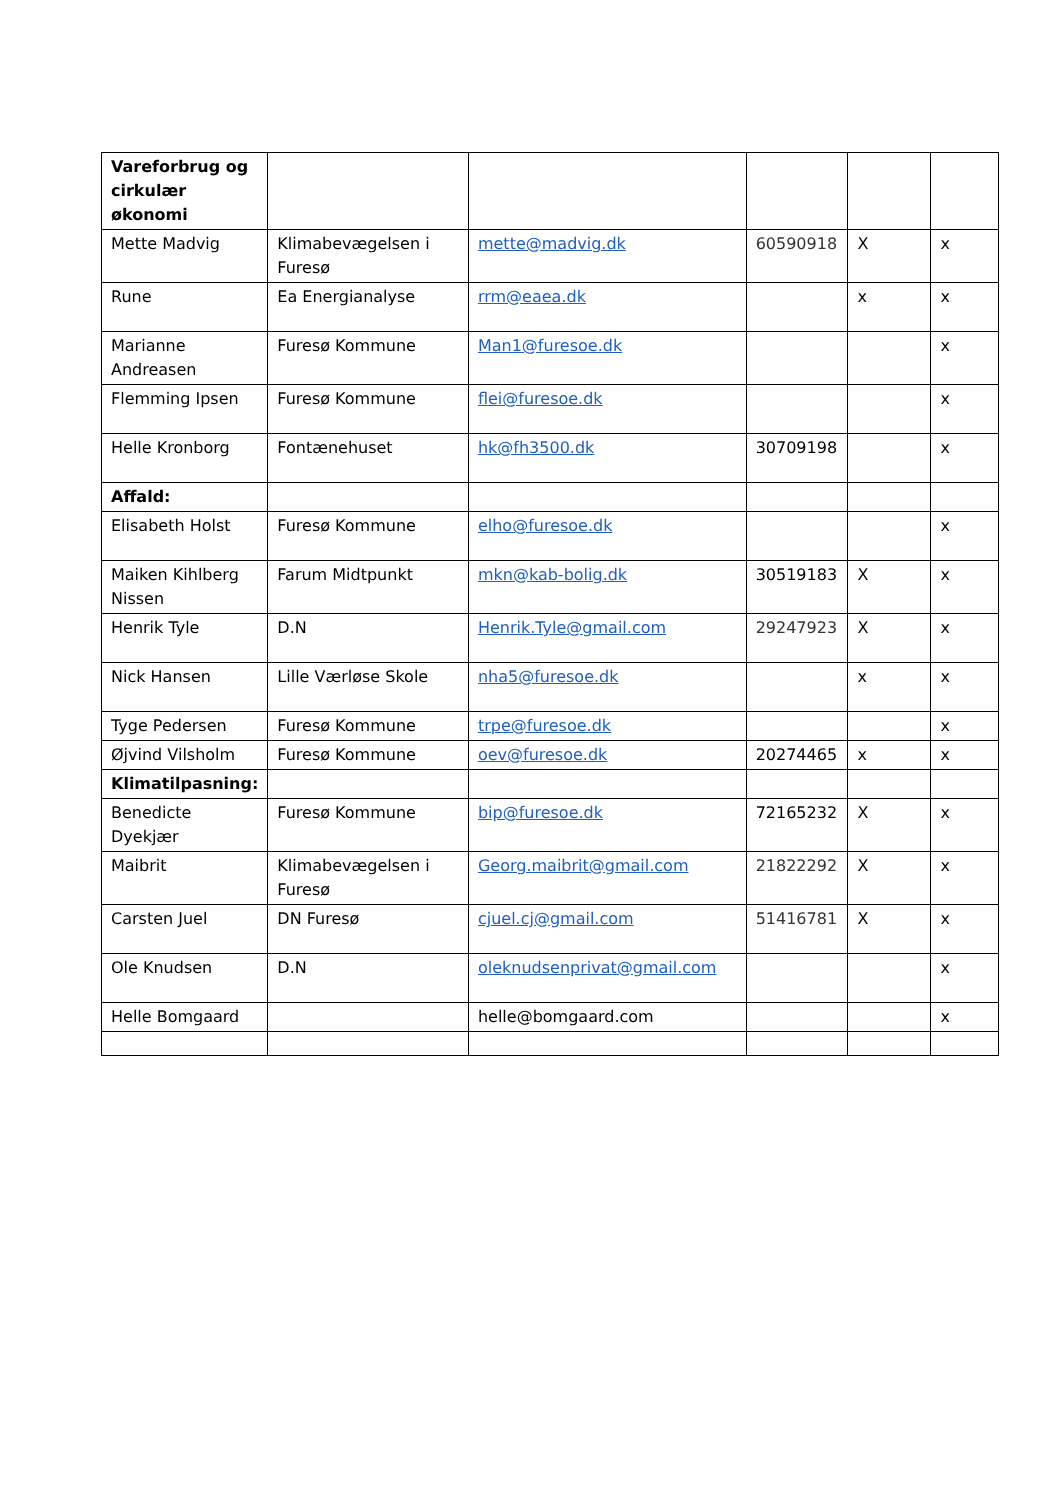| Vareforbrug og cirkulær økonomi | | | | | |
| Mette Madvig | Klimabevægelsen i Furesø | mette@madvig.dk | 60590918 | X | x |
| Rune | Ea Energianalyse | rrm@eaea.dk | | x | x |
| Marianne Andreasen | Furesø Kommune | Man1@furesoe.dk | | | x |
| Flemming Ipsen | Furesø Kommune | flei@furesoe.dk | | | x |
| Helle Kronborg | Fontænehuset | hk@fh3500.dk | 30709198 | | x |
| Affald: | | | | | |
| Elisabeth Holst | Furesø Kommune | elho@furesoe.dk | | | x |
| Maiken Kihlberg Nissen | Farum Midtpunkt | mkn@kab-bolig.dk | 30519183 | X | x |
| Henrik Tyle | D.N | Henrik.Tyle@gmail.com | 29247923 | X | x |
| Nick Hansen | Lille Værløse Skole | nha5@furesoe.dk | | x | x |
| Tyge Pedersen | Furesø Kommune | trpe@furesoe.dk | | | x |
| Øjvind Vilsholm | Furesø Kommune | oev@furesoe.dk | 20274465 | x | x |
| Klimatilpasning: | | | | | |
| Benedicte Dyekjær | Furesø Kommune | bip@furesoe.dk | 72165232 | X | x |
| Maibrit | Klimabevægelsen i Furesø | Georg.maibrit@gmail.com | 21822292 | X | x |
| Carsten Juel | DN Furesø | cjuel.cj@gmail.com | 51416781 | X | x |
| Ole Knudsen | D.N | oleknudsenprivat@gmail.com | | | x |
| Helle Bomgaard | | helle@bomgaard.com | | | x |